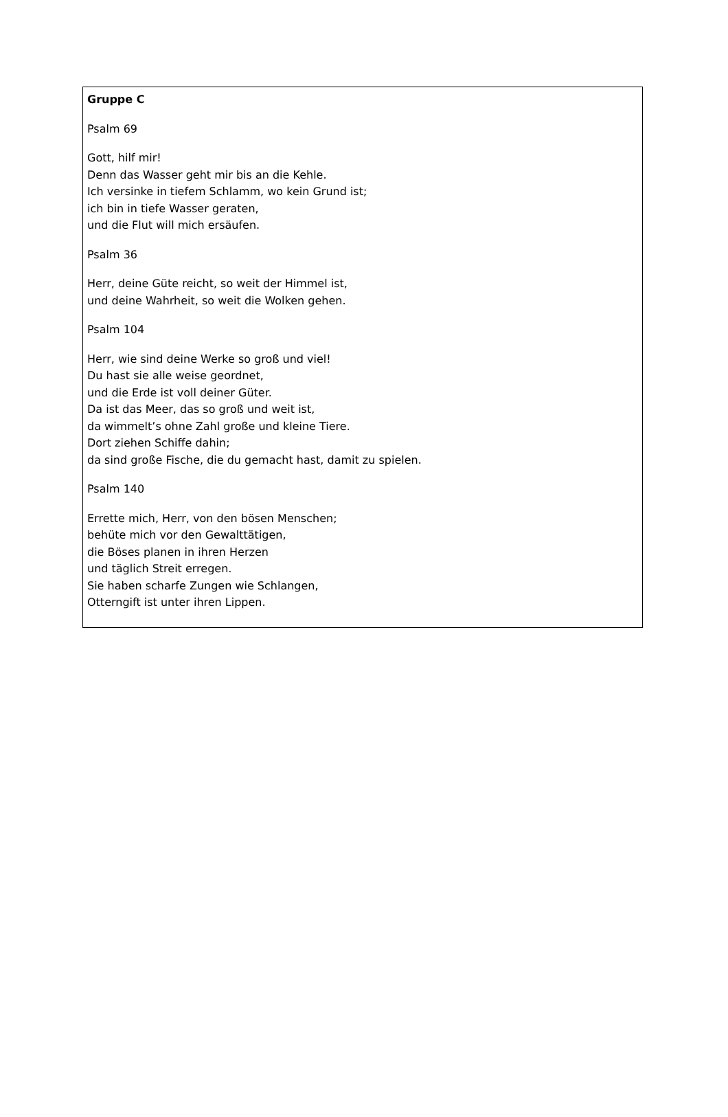Gruppe C
Psalm 69
Gott, hilf mir!
Denn das Wasser geht mir bis an die Kehle.
Ich versinke in tiefem Schlamm, wo kein Grund ist;
ich bin in tiefe Wasser geraten,
und die Flut will mich ersäufen.
Psalm 36
Herr, deine Güte reicht, so weit der Himmel ist,
und deine Wahrheit, so weit die Wolken gehen.
Psalm 104
Herr, wie sind deine Werke so groß und viel!
Du hast sie alle weise geordnet,
und die Erde ist voll deiner Güter.
Da ist das Meer, das so groß und weit ist,
da wimmelt’s ohne Zahl große und kleine Tiere.
Dort ziehen Schiffe dahin;
da sind große Fische, die du gemacht hast, damit zu spielen.
Psalm 140
Errette mich, Herr, von den bösen Menschen;
behüte mich vor den Gewalttätigen,
die Böses planen in ihren Herzen
und täglich Streit erregen.
Sie haben scharfe Zungen wie Schlangen,
Otterngift ist unter ihren Lippen.